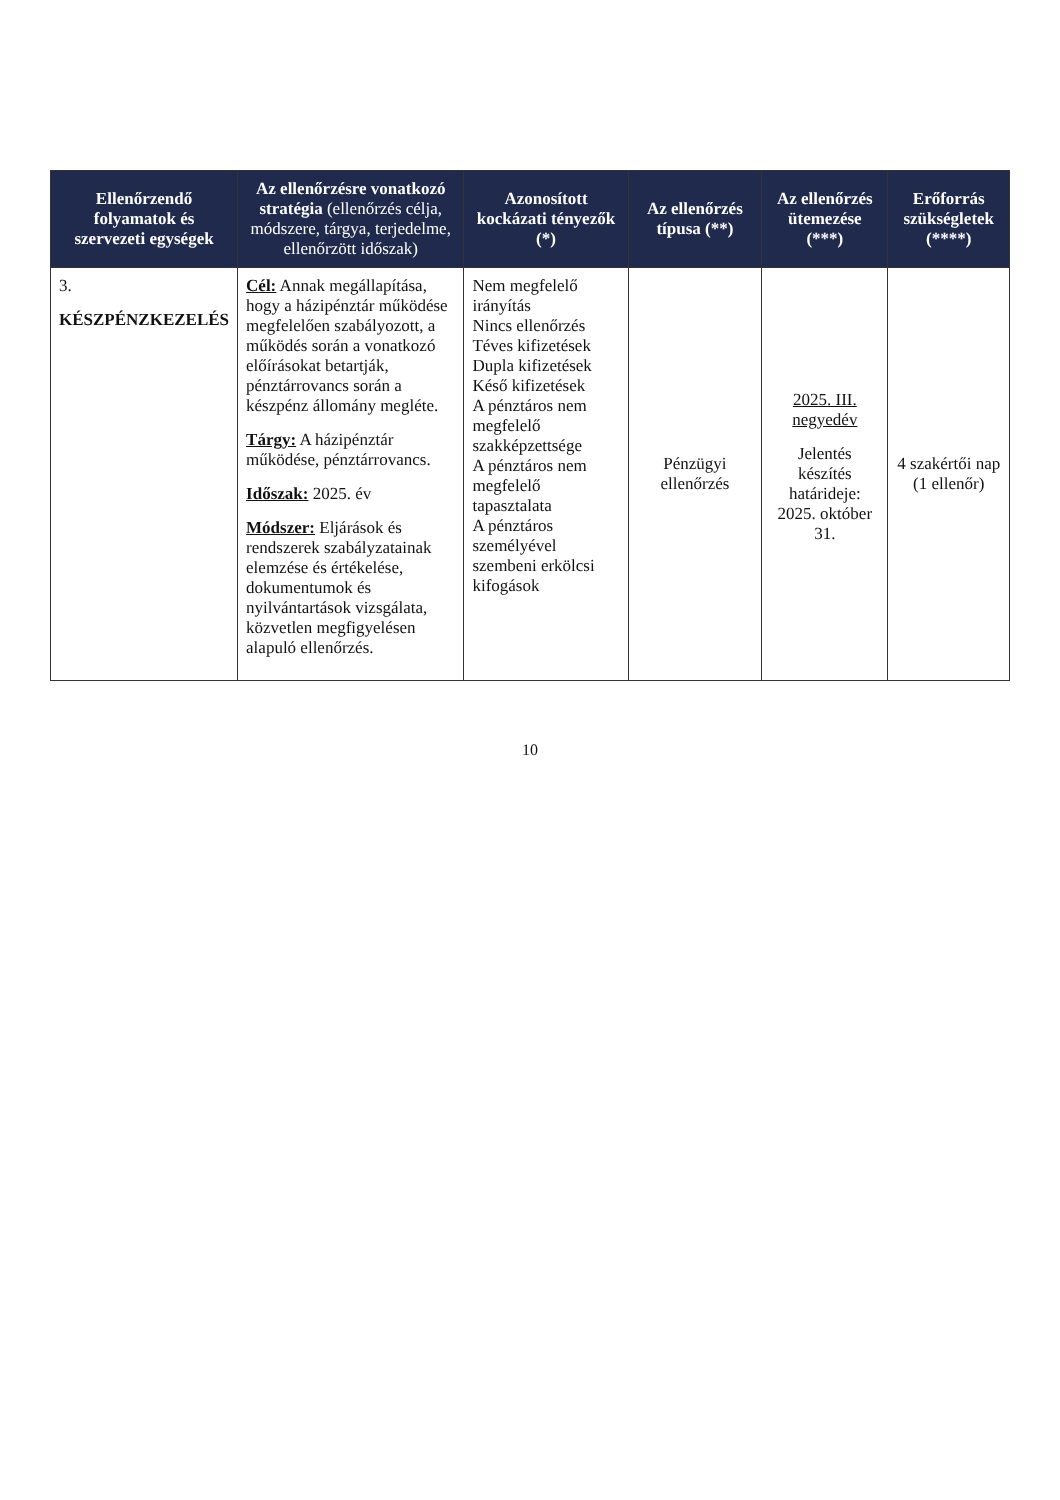| Ellenőrzendő folyamatok és szervezeti egységek | Az ellenőrzésre vonatkozó stratégia (ellenőrzés célja, módszere, tárgya, terjedelme, ellenőrzött időszak) | Azonosított kockázati tényezők (*) | Az ellenőrzés típusa (**) | Az ellenőrzés ütemezése (***) | Erőforrás szükségletek (****) |
| --- | --- | --- | --- | --- | --- |
| 3. KÉSZPÉNZKEZELÉS | Cél: Annak megállapítása, hogy a házipénztár működése megfelelően szabályozott, a működés során a vonatkozó előírásokat betartják, pénztárrovancs során a készpénz állomány megléte. Tárgy: A házipénztár működése, pénztárrovancs. Időszak: 2025. év Módszer: Eljárások és rendszerek szabályzatainak elemzése és értékelése, dokumentumok és nyilvántartások vizsgálata, közvetlen megfigyelésen alapuló ellenőrzés. | Nem megfelelő irányítás Nincs ellenőrzés Téves kifizetések Dupla kifizetések Késő kifizetések A pénztáros nem megfelelő szakképzettsége A pénztáros nem megfelelő tapasztalata A pénztáros személyével szembeni erkölcsi kifogások | Pénzügyi ellenőrzés | 2025. III. negyedév Jelentés készítés határideje: 2025. október 31. | 4 szakértői nap (1 ellenőr) |
10